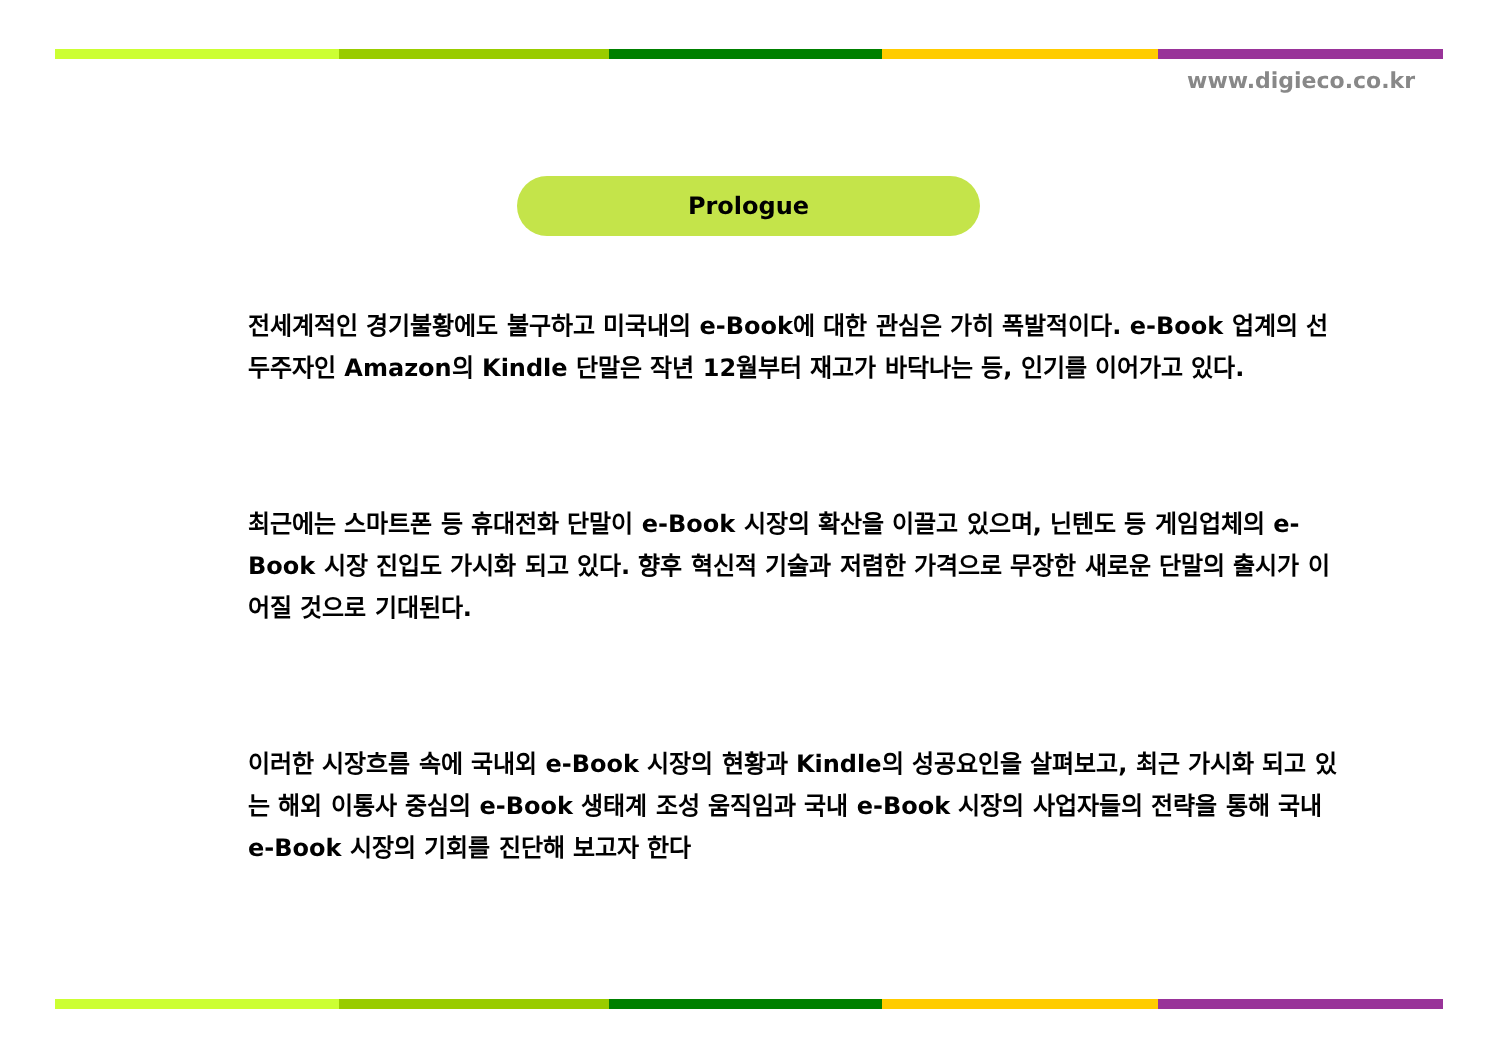www.digieco.co.kr
Prologue
전세계적인 경기불황에도 불구하고 미국내의 e-Book에 대한 관심은 가히 폭발적이다. e-Book 업계의 선두주자인 Amazon의 Kindle 단말은 작년 12월부터 재고가 바닥나는 등, 인기를 이어가고 있다.
최근에는 스마트폰 등 휴대전화 단말이 e-Book 시장의 확산을 이끌고 있으며, 닌텐도 등 게임업체의 e-Book 시장 진입도 가시화 되고 있다. 향후 혁신적 기술과 저렴한 가격으로 무장한 새로운 단말의 출시가 이어질 것으로 기대된다.
이러한 시장흐름 속에 국내외 e-Book 시장의 현황과 Kindle의 성공요인을 살펴보고, 최근 가시화 되고 있는 해외 이통사 중심의 e-Book 생태계 조성 움직임과 국내 e-Book 시장의 사업자들의 전략을 통해 국내 e-Book 시장의 기회를 진단해 보고자 한다